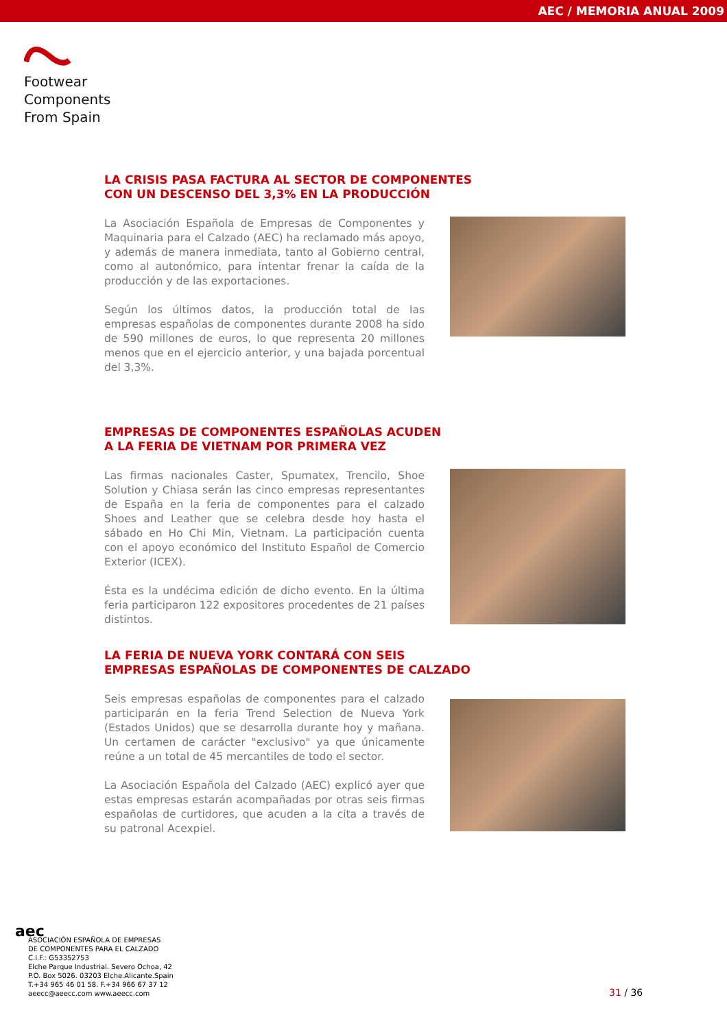AEC / MEMORIA ANUAL 2009
Footwear
Components
From Spain
LA CRISIS PASA FACTURA AL SECTOR DE COMPONENTES
CON UN DESCENSO DEL 3,3% EN LA PRODUCCIÓN
La Asociación Española de Empresas de Componentes y Maquinaria para el Calzado (AEC) ha reclamado más apoyo, y además de manera inmediata, tanto al Gobierno central, como al autonómico, para intentar frenar la caída de la producción y de las exportaciones.
Según los últimos datos, la producción total de las empresas españolas de componentes durante 2008 ha sido de 590 millones de euros, lo que representa 20 millones menos que en el ejercicio anterior, y una bajada porcentual del 3,3%.
EMPRESAS DE COMPONENTES ESPAÑOLAS ACUDEN
A LA FERIA DE VIETNAM POR PRIMERA VEZ
Las firmas nacionales Caster, Spumatex, Trencilo, Shoe Solution y Chiasa serán las cinco empresas representantes de España en la feria de componentes para el calzado Shoes and Leather que se celebra desde hoy hasta el sábado en Ho Chi Min, Vietnam. La participación cuenta con el apoyo económico del Instituto Español de Comercio Exterior (ICEX).
Ésta es la undécima edición de dicho evento. En la última feria participaron 122 expositores procedentes de 21 países distintos.
LA FERIA DE NUEVA YORK CONTARÁ CON SEIS
EMPRESAS ESPAÑOLAS DE COMPONENTES DE CALZADO
Seis empresas españolas de componentes para el calzado participarán en la feria Trend Selection de Nueva York (Estados Unidos) que se desarrolla durante hoy y mañana. Un certamen de carácter "exclusivo" ya que únicamente reúne a un total de 45 mercantiles de todo el sector.
La Asociación Española del Calzado (AEC) explicó ayer que estas empresas estarán acompañadas por otras seis firmas españolas de curtidores, que acuden a la cita a través de su patronal Acexpiel.
aec
ASOCIACIÓN ESPAÑOLA DE EMPRESAS
DE COMPONENTES PARA EL CALZADO
C.I.F.: G53352753
Elche Parque Industrial. Severo Ochoa, 42
P.O. Box 5026. 03203 Elche.Alicante.Spain
T.+34 965 46 01 58. F.+34 966 67 37 12
aeecc@aeecc.com www.aeecc.com
31 / 36